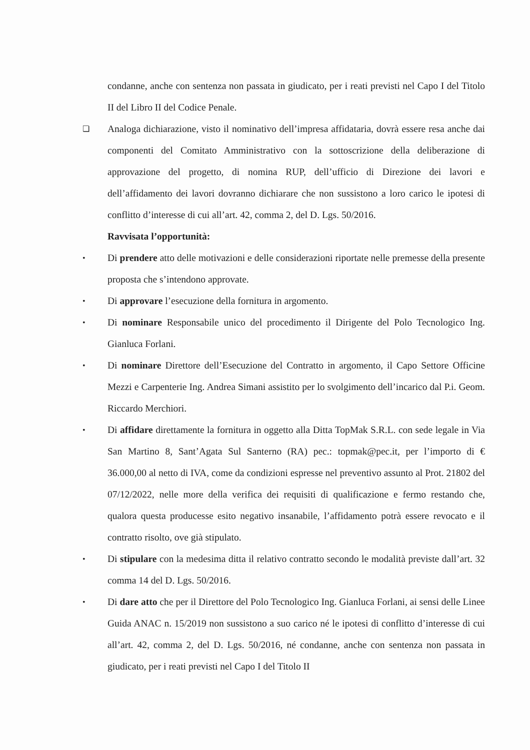condanne, anche con sentenza non passata in giudicato, per i reati previsti nel Capo I del Titolo II del Libro II del Codice Penale.
❏
Analoga dichiarazione, visto il nominativo dell’impresa affidataria, dovrà essere resa anche dai componenti del Comitato Amministrativo con la sottoscrizione della deliberazione di approvazione del progetto, di nomina RUP, dell’ufficio di Direzione dei lavori e dell’affidamento dei lavori dovranno dichiarare che non sussistono a loro carico le ipotesi di conflitto d’interesse di cui all’art. 42, comma 2, del D. Lgs. 50/2016.
Ravvisata l’opportunità:
•
Di prendere atto delle motivazioni e delle considerazioni riportate nelle premesse della presente proposta che s’intendono approvate.
•
Di approvare l’esecuzione della fornitura in argomento.
•
Di nominare Responsabile unico del procedimento il Dirigente del Polo Tecnologico Ing. Gianluca Forlani.
•
Di nominare Direttore dell’Esecuzione del Contratto in argomento, il Capo Settore Officine Mezzi e Carpenterie Ing. Andrea Simani assistito per lo svolgimento dell’incarico dal P.i. Geom. Riccardo Merchiori.
•
Di affidare direttamente la fornitura in oggetto alla Ditta TopMak S.R.L. con sede legale in Via San Martino 8, Sant’Agata Sul Santerno (RA) pec.: topmak@pec.it, per l’importo di € 36.000,00 al netto di IVA, come da condizioni espresse nel preventivo assunto al Prot. 21802 del 07/12/2022, nelle more della verifica dei requisiti di qualificazione e fermo restando che, qualora questa producesse esito negativo insanabile, l’affidamento potrà essere revocato e il contratto risolto, ove già stipulato.
•
Di stipulare con la medesima ditta il relativo contratto secondo le modalità previste dall’art. 32 comma 14 del D. Lgs. 50/2016.
•
Di dare atto che per il Direttore del Polo Tecnologico Ing. Gianluca Forlani, ai sensi delle Linee Guida ANAC n. 15/2019 non sussistono a suo carico né le ipotesi di conflitto d’interesse di cui all’art. 42, comma 2, del D. Lgs. 50/2016, né condanne, anche con sentenza non passata in giudicato, per i reati previsti nel Capo I del Titolo II